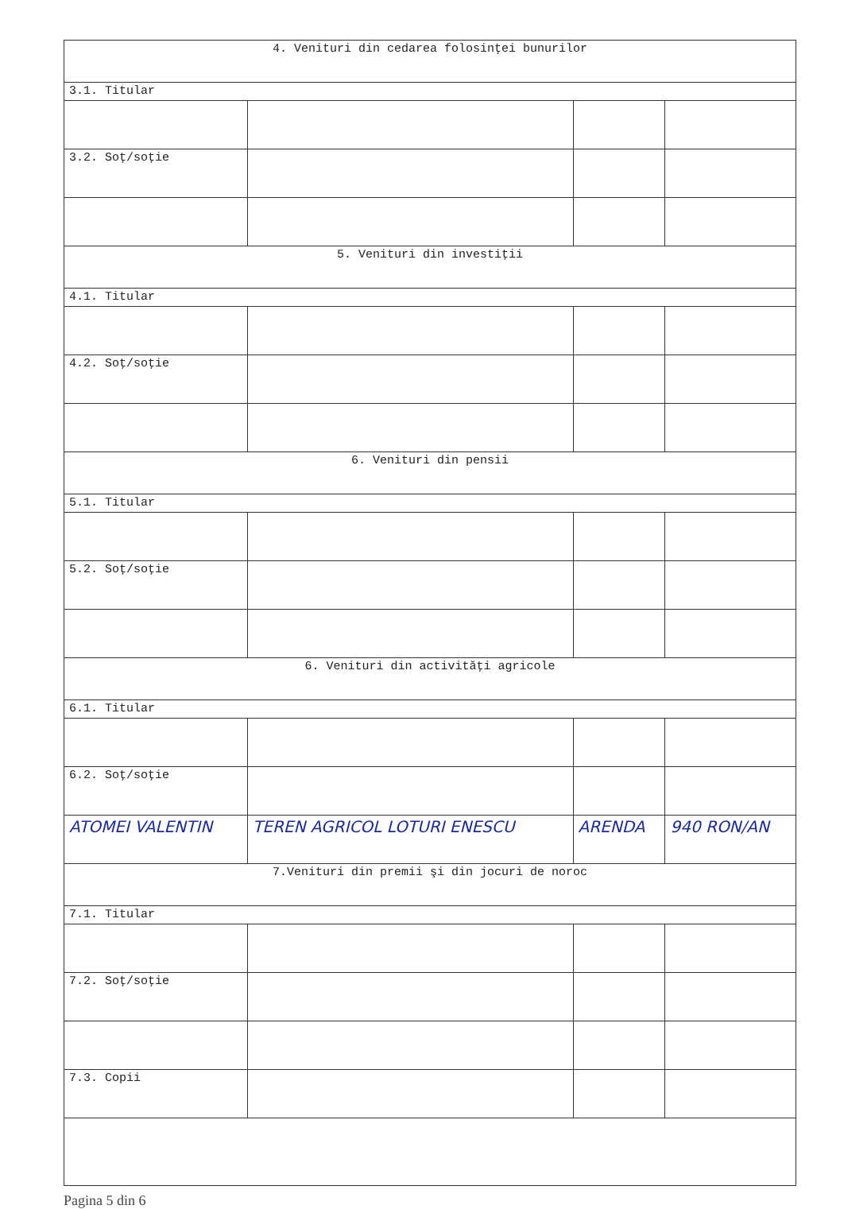| 4. Venituri din cedarea folosinţei bunurilor | | | |
| 3.1. Titular | | | |
| 3.2. Soţ/soţie | | | |
| 5. Venituri din investiţii | | | |
| 4.1. Titular | | | |
| 4.2. Soţ/soţie | | | |
| 6. Venituri din pensii | | | |
| 5.1. Titular | | | |
| 5.2. Soţ/soţie | | | |
| 6. Venituri din activităţi agricole | | | |
| 6.1. Titular | | | |
| 6.2. Soţ/soţie | | | |
| ATOMEI VALENTIN | TEREN AGRICOL LOTURI ENESCU | ARENDA | 940 RON/AN |
| 7.Venituri din premii şi din jocuri de noroc | | | |
| 7.1. Titular | | | |
| 7.2. Soţ/soţie | | | |
| 7.3. Copii | | | |
Pagina 5 din 6